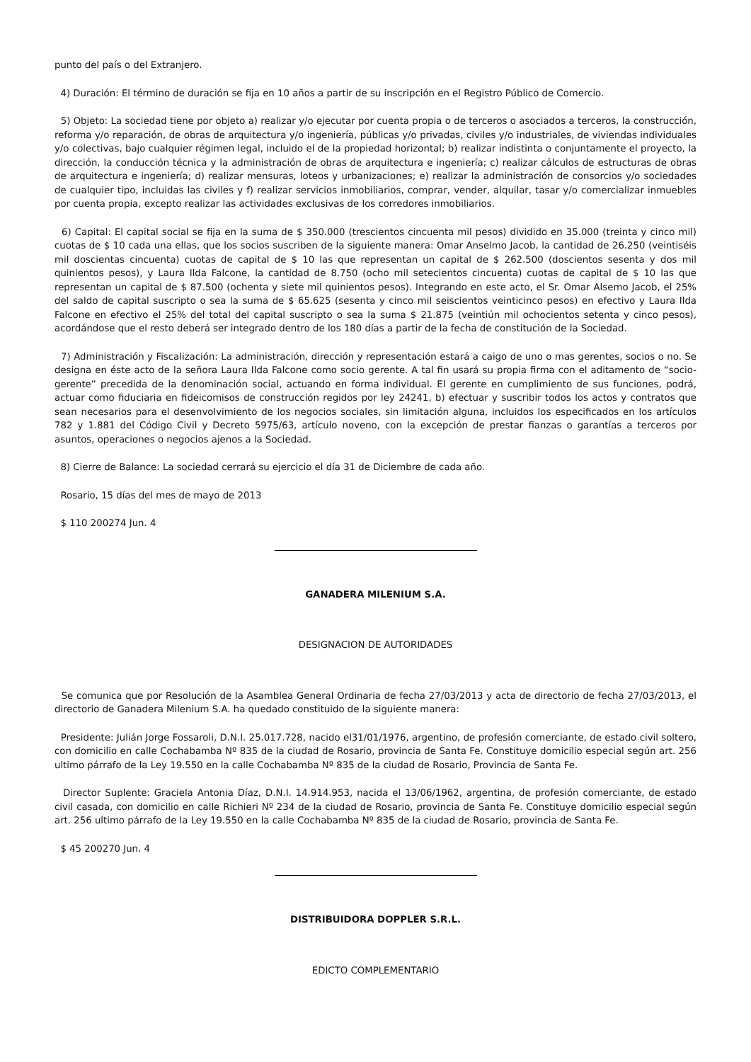punto del país o del Extranjero.
4) Duración: El término de duración se fija en 10 años a partir de su inscripción en el Registro Público de Comercio.
5) Objeto: La sociedad tiene por objeto a) realizar y/o ejecutar por cuenta propia o de terceros o asociados a terceros, la construcción, reforma y/o reparación, de obras de arquitectura y/o ingeniería, públicas y/o privadas, civiles y/o industriales, de viviendas individuales y/o colectivas, bajo cualquier régimen legal, incluido el de la propiedad horizontal; b) realizar indistinta o conjuntamente el proyecto, la dirección, la conducción técnica y la administración de obras de arquitectura e ingeniería; c) realizar cálculos de estructuras de obras de arquitectura e ingeniería; d) realizar mensuras, loteos y urbanizaciones; e) realizar la administración de consorcios y/o sociedades de cualquier tipo, incluidas las civiles y f) realizar servicios inmobiliarios, comprar, vender, alquilar, tasar y/o comercializar inmuebles por cuenta propia, excepto realizar las actividades exclusivas de los corredores inmobiliarios.
6) Capital: El capital social se fija en la suma de $ 350.000 (trescientos cincuenta mil pesos) dividido en 35.000 (treinta y cinco mil) cuotas de $ 10 cada una ellas, que los socios suscriben de la siguiente manera: Omar Anselmo Jacob, la cantidad de 26.250 (veintiséis mil doscientas cincuenta) cuotas de capital de $ 10 las que representan un capital de $ 262.500 (doscientos sesenta y dos mil quinientos pesos), y Laura Ilda Falcone, la cantidad de 8.750 (ocho mil setecientos cincuenta) cuotas de capital de $ 10 las que representan un capital de $ 87.500 (ochenta y siete mil quinientos pesos). Integrando en este acto, el Sr. Omar Alsemo Jacob, el 25% del saldo de capital suscripto o sea la suma de $ 65.625 (sesenta y cinco mil seiscientos veinticinco pesos) en efectivo y Laura Ilda Falcone en efectivo el 25% del total del capital suscripto o sea la suma $ 21.875 (veintiún mil ochocientos setenta y cinco pesos), acordándose que el resto deberá ser integrado dentro de los 180 días a partir de la fecha de constitución de la Sociedad.
7) Administración y Fiscalización: La administración, dirección y representación estará a caigo de uno o mas gerentes, socios o no. Se designa en éste acto de la señora Laura Ilda Falcone como socio gerente. A tal fin usará su propia firma con el aditamento de “socio-gerente” precedida de la denominación social, actuando en forma individual. El gerente en cumplimiento de sus funciones, podrá, actuar como fiduciaria en fideicomisos de construcción regidos por ley 24241, b) efectuar y suscribir todos los actos y contratos que sean necesarios para el desenvolvimiento de los negocios sociales, sin limitación alguna, incluidos los especificados en los artículos 782 y 1.881 del Código Civil y Decreto 5975/63, artículo noveno, con la excepción de prestar fianzas o garantías a terceros por asuntos, operaciones o negocios ajenos a la Sociedad.
8) Cierre de Balance: La sociedad cerrará su ejercicio el día 31 de Diciembre de cada año.
Rosario, 15 días del mes de mayo de 2013
$ 110 200274 Jun. 4
GANADERA MILENIUM S.A.
DESIGNACION DE AUTORIDADES
Se comunica que por Resolución de la Asamblea General Ordinaria de fecha 27/03/2013 y acta de directorio de fecha 27/03/2013, el directorio de Ganadera Milenium S.A. ha quedado constituido de la siguiente manera:
Presidente: Julián Jorge Fossaroli, D.N.I. 25.017.728, nacido el31/01/1976, argentino, de profesión comerciante, de estado civil soltero, con domicilio en calle Cochabamba Nº 835 de la ciudad de Rosario, provincia de Santa Fe. Constituye domicilio especial según art. 256 ultimo párrafo de la Ley 19.550 en la calle Cochabamba Nº 835 de la ciudad de Rosario, Provincia de Santa Fe.
Director Suplente: Graciela Antonia Díaz, D.N.I. 14.914.953, nacida el 13/06/1962, argentina, de profesión comerciante, de estado civil casada, con domicilio en calle Richieri Nº 234 de la ciudad de Rosario, provincia de Santa Fe. Constituye domicilio especial según art. 256 ultimo párrafo de la Ley 19.550 en la calle Cochabamba Nº 835 de la ciudad de Rosario, provincia de Santa Fe.
$ 45 200270 Jun. 4
DISTRIBUIDORA DOPPLER S.R.L.
EDICTO COMPLEMENTARIO